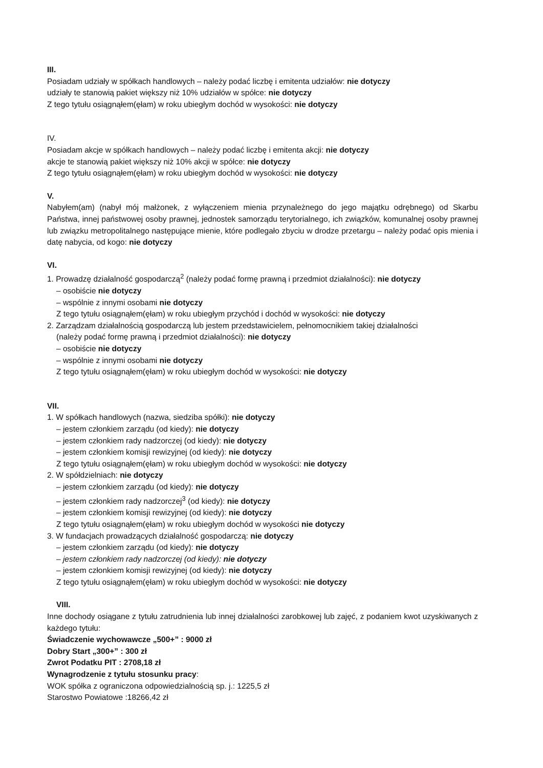III.
Posiadam udziały w spółkach handlowych – należy podać liczbę i emitenta udziałów: nie dotyczy
udziały te stanowią pakiet większy niż 10% udziałów w spółce: nie dotyczy
Z tego tytułu osiągnąłem(ęłam) w roku ubiegłym dochód w wysokości: nie dotyczy
IV.
Posiadam akcje w spółkach handlowych – należy podać liczbę i emitenta akcji: nie dotyczy
akcje te stanowią pakiet większy niż 10% akcji w spółce: nie dotyczy
Z tego tytułu osiągnąłem(ęłam) w roku ubiegłym dochód w wysokości: nie dotyczy
V.
Nabyłem(am) (nabył mój małżonek, z wyłączeniem mienia przynależnego do jego majątku odrębnego) od Skarbu Państwa, innej państwowej osoby prawnej, jednostek samorządu terytorialnego, ich związków, komunalnej osoby prawnej lub związku metropolitalnego następujące mienie, które podlegało zbyciu w drodze przetargu – należy podać opis mienia i datę nabycia, od kogo: nie dotyczy
VI.
1. Prowadzę działalność gospodarczą<sup>2</sup> (należy podać formę prawną i przedmiot działalności): nie dotyczy
– osobiście nie dotyczy
– wspólnie z innymi osobami nie dotyczy
Z tego tytułu osiągnąłem(ęłam) w roku ubiegłym przychód i dochód w wysokości: nie dotyczy
2. Zarządzam działalnością gospodarczą lub jestem przedstawicielem, pełnomocnikiem takiej działalności
(należy podać formę prawną i przedmiot działalności): nie dotyczy
– osobiście nie dotyczy
– wspólnie z innymi osobami nie dotyczy
Z tego tytułu osiągnąłem(ęłam) w roku ubiegłym dochód w wysokości: nie dotyczy
VII.
1. W spółkach handlowych (nazwa, siedziba spółki): nie dotyczy
– jestem członkiem zarządu (od kiedy): nie dotyczy
– jestem członkiem rady nadzorczej (od kiedy): nie dotyczy
– jestem członkiem komisji rewizyjnej (od kiedy): nie dotyczy
Z tego tytułu osiągnąłem(ęłam) w roku ubiegłym dochód w wysokości: nie dotyczy
2. W spółdzielniach: nie dotyczy
– jestem członkiem zarządu (od kiedy): nie dotyczy
– jestem członkiem rady nadzorczej<sup>3</sup> (od kiedy): nie dotyczy
– jestem członkiem komisji rewizyjnej (od kiedy): nie dotyczy
Z tego tytułu osiągnąłem(ęłam) w roku ubiegłym dochód w wysokości nie dotyczy
3. W fundacjach prowadzących działalność gospodarczą: nie dotyczy
– jestem członkiem zarządu (od kiedy): nie dotyczy
– jestem członkiem rady nadzorczej (od kiedy): nie dotyczy
– jestem członkiem komisji rewizyjnej (od kiedy): nie dotyczy
Z tego tytułu osiągnąłem(ęłam) w roku ubiegłym dochód w wysokości: nie dotyczy
VIII.
Inne dochody osiągane z tytułu zatrudnienia lub innej działalności zarobkowej lub zajęć, z podaniem kwot uzyskiwanych z każdego tytułu:
Świadczenie wychowawcze „500+” : 9000 zł
Dobry Start „300+” : 300 zł
Zwrot Podatku PIT : 2708,18 zł
Wynagrodzenie z tytułu stosunku pracy:
WOK spółka z ograniczona odpowiedzialnością sp. j.: 1225,5 zł
Starostwo Powiatowe :18266,42 zł